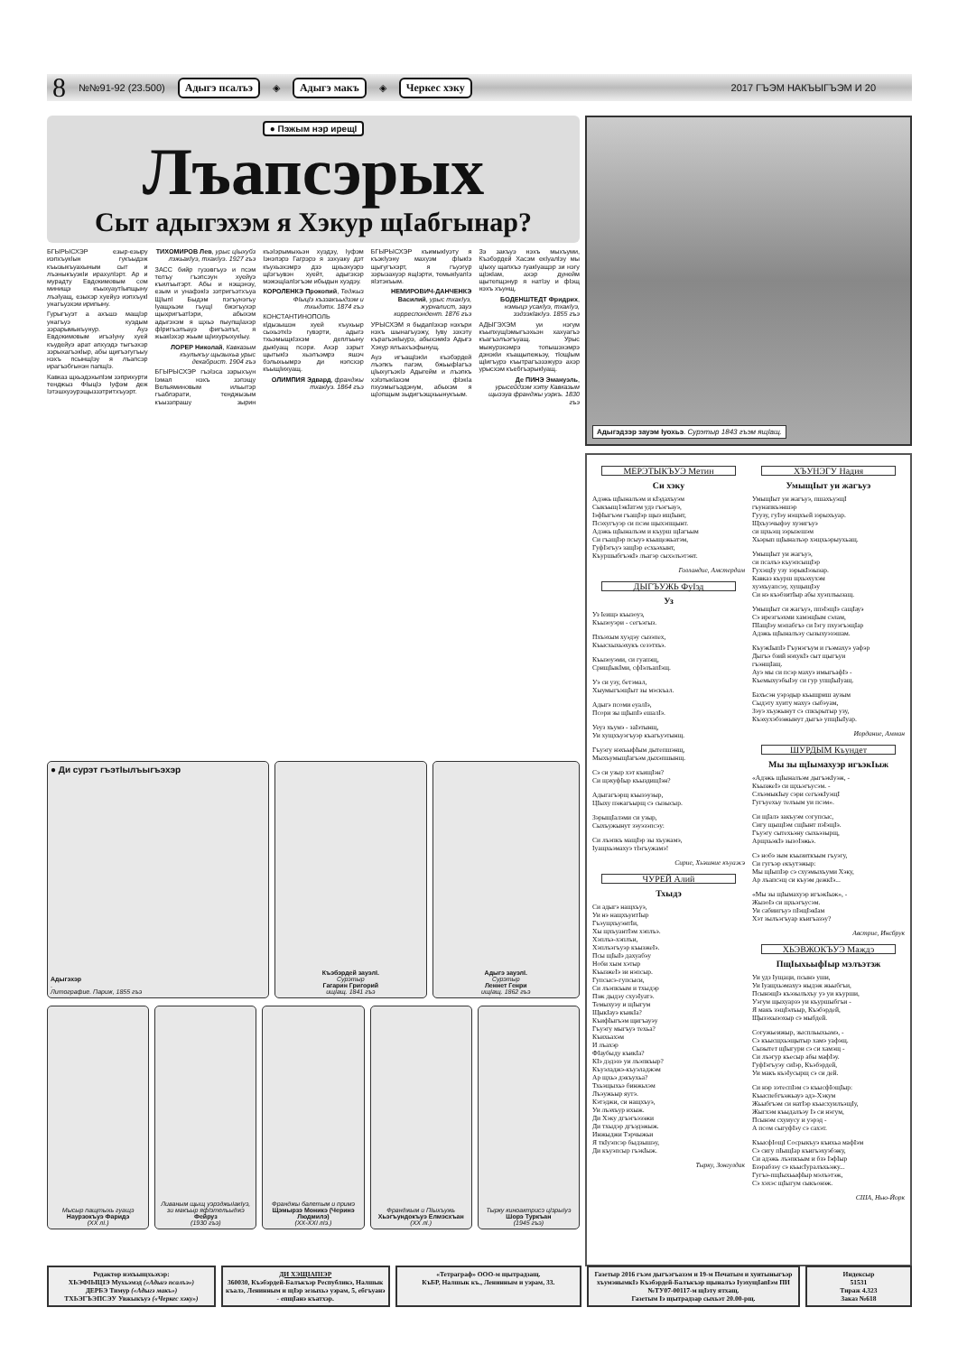8 №№91-92 (23.500) Адыгэ псалъэ ◈ Адыгэ макъ ◈ Черкес хэку 2017 ГЪЭМ НАКЪЫГЪЭМ И 20
● Пэжым нэр ирещI
Лъапсэрых
Сыт адыгэхэм я Хэкур щIабгынар?
БГЫРЫСХЭР езыр-езыру иэпхъукIын гукъыдэж къызыкъуахыным сыт и лъэныкъуэкIи ирахулIэрт. Ар и мурадту Евдокимовым сом минищэ къыхуаутIыпщыну лъэIуащ, езыхэр хуейуэ иэпхъукI унагъуэхэм ирипыну.
Гурыгъуэт а ахъшэ мащIэр унагъуэ куэдым зэрарымыкъунур. Ауэ Евдокимовым игъэIуну хуей къудейуэ арат апхуэдэ тыгъэхэр зэрыхагъэкIыр, абы щигъэгугъыу нэхъ псынщIэу я лъапсэр ирагъэбгынэн папщIэ.
Кавказ щхьэдэхыпIэм зэприхурти тенджыз ФIыцIэ Iуфэм деж Iэтэшхуэурэщыззэтритхъуэрт.
ТИХОМИРОВ Лев, урыс цIыхубз лэжьакIуэ, тхакIуэ. 1927 гъэ
ЗАСС бийр гуээвгъуэ и псэм телъу гъэпсэун хуейуэ къилъытэрт. Абы и нэщэнэу, езым и унафэкIэ зэтригъэтхъуа ЩIыпI Быдэм пэгъунэгъу Iуащхьэм гъущI бжэгъухэр щыхригъатIэри, абыхэм адыгэхэм я щхьэ пыупщIахэр фIригъэлъауэ фигъэлът, я жьакIэхэр жьым щIихурыхукIыу.
ЛОРЕР Николай, Кавказым къулыкъу щызыхьа урыс декабрист. 1904 гъэ
БГЫРЫСХЭР гъэIэса зэрыхъун Iэмал нэхъ зэпэщу Вельяминовым ильытэр гъаблэрати, тенджызым къыззпрашу зырин къэIэрымыхьэн хуэдэу, Iуфэм Iэнэпэрэ Гагрэрэ я зэхуаку дэт къухьэхэмрэ дзэ щхьэхуэрэ щIэгъувэн хуейт, адыгэхэр мэжэщIалIэгъэм ибыдын хуэдэу.
КОРОЛЕНКЭ Прокопий, Теджыз ФIыцIэ къззакъыдзэм и тхыдэтх. 1874 гъэ
КОНСТАНТИНОПОЛЬ кIдызышэн хуей къухьыр сыхьэткIэ гувэрти, адыгэ тхьэмыщкIэхэм деплъыну дыкIуащ псори. Ахэр зэрыт щытыкIэ хьэлъэмрэ яшэч бэлыхьымрэ ди нэпсхэр къыщIихуащ.
ОЛИМПИЯ Эдвард, франджы тхакIуэ. 1864 гъэ
БГЫРЫСХЭР къимыкIуэту я къэкIуэну махуэм фIыкIэ щыгугъхэрт, я гъуэгур зэрызахуэр ящIэрти, темыкIуапIэ яIэтэкъым.
НЕМИРОВИЧ-ДАНЧЕНКЭ Василий, урыс тхакIуэ, журналист, зауэ корреспондент. 1876 гъэ
УРЫСХЭМ я быдапIэхэр нэхъри нэхъ шынагъуэжу, Iуву зэхэту кърагъэкIыурэ, абыхэмкIэ Адыгэ Хэкур ялъахъэфынущ.
Ауэ игъащIэкIи къэбэрдей лъэпкъ пагэм, бжьыфIагъэ цIыхугъэкIэ Адыгейм и лъэпкъ хэIэтыкIахэм фIэкIа пхуэмыгъэдэнум, абыхэм я щIопщым зыдигъэщхьынукъым.
Зэ закъуэ нэхъ мыхъуми, Къэбэрдей Хасэм екIуалIэу мы цIыху щапхъэ гуакIуащэр зи нэгу щIэкIам, ахэр дунейм щытепщэнур я натIэу и фIэщ нэхъ хъунщ.
БОДЕНШТЕДТ Фридрих, нэмыцэ усакIуэ, тхакIуэ, зэдзэкIакIуэ. 1855 гъэ
АДЫГЭХЭМ уи нэгум къыпхущIэмыгъэхьэн хахуагъэ къагъэлъэгъуащ. Урыс мыжурэхэмрэ топышэхэмрэ дэнэкIи къащыпежьэу, тIощIым щIигъурэ къытрагъэзэжурэ ахэр урысхэм къебгъэрыкIуащ.
Де ПИНЭ Эмануэль, урысейдзэм хэту Кавказым щызэуа франджы уэркъ. 1830 гъэ
● Ди сурэт гъэтIылъыгъэхэр
Адыгэхэр.
Литографие. Париж, 1855 гъэ
Къэбэрдей зауэлI.
Сурэтыр
Гагарин Григорий
ищIащ. 1841 гъэ
Адыгэ зауэлI.
Сурэтыр
Леннет Генри
ищIащ. 1862 гъэ
Мысыр пащтыхь гуащэ
Наурзокъуэ Фаридэ
(ХХ лI.)
Ливаным щыщ уэрэджыIакIуэ, зи макъыр яфIэтельыджэ
Фейруз
(1930 гъэ)
Франджы балетым и примэ
Щэмырзэ Моникэ (Черинэ Людмилэ)
(ХХ-ХХI лIэ.)
Франджым и ПIыхъужь
Хьэгъундокъуэ Елмэсхъан
(ХХ лI.)
Тырку киноактрисэ цIэрыIуэ
Шорэ Туркъан
(1945 гъэ)
Адыгэдзэр зауэм Iуохьэ. Сурэтыр 1843 гъэм ящIащ.
МЕРЭТЫКЪУЭ Метин
Си хэку
Адэжь щIыналъэм и кIэдахъуэм
Сыкъыщ1экIатэм удз гъэгъауэ,
IэфIыгъэм гъащIэр щыз ищIынт,
Псэхугъуэр си псэм щыхэпщынт.
Адэжь щIыналъэм и къурш щIагъым
Си гъащIэр псыуэ къыщежьатэм,
ГуфIэгъуэ защIэр есхьэхынт,
КъуршыбгъэкIэ лъагэр сыхэлъэтэнт.
Голландие, Амстердам
ДЫГЪУЖЬ ФуIэд
Уз
Уз Iеищэ къызоуз,
Къызоуэри - сегъэгыз.
Пхъэхым хуэдэу сызэпех,
Къысхыхьэхукъ сезэтхъэ.
Къызоуэми, си гуапэщ,
СрищIыкIми, сфIэлъапIэщ.
Уэ си узу, бетэмал,
ХыумыгъэщIыт зы мэскъал.
Адыгэ псоми еуалIэ,
Псори зы щIыпIэ ешалIэ.
Уеуз хъумэ - заIэтынщ,
Уи хущхъуэгъуэр къагъуэтынщ.
Гъуэгу нэхъыфIым дытепшэнщ,
МыхъумыщIагъэм дыхэпшынщ.
Сэ си узыр хэт къищIэн?
Си щэхуфIыр къыздищIэн?
Адыгагъэрщ къызэузыр,
ЦIыху пэжагъырщ сэ сызысыр.
ЗэрыщIалэми си узыр,
Сыхъужынут зэуэзэпсэу:
Си лъэпкъ мащIэр зы хъужамэ,
Iуащхьэмахуэ тlэгъужамэ!
Сирие, Хьэшние къуажэ
ЧУРЕЙ Алий
Тхыдэ
Си адыгэ нащхъуэ,
Уи нэ нащхъуитIыр
ГъэущхъуэнтIи,
Хы щхъуантIэм хэплъэ.
Хэплъэ-хэплъи,
Хэплъэгъуэр къызжеIэ.
Псы щIыIэ дахуабэу
Ноби хым хэтыр
КъызжеIэ зи нэпсыр.
Гупсысэ-гупсыси,
Си лъэпкъым и тхыдэр
Пэж дыдэу схуэIуатэ.
Темыхуэу и щIыгум
ЩыкIауэ къикIа?
КъифIыгъэм щигъауэу
Гъуэгу мыгъуэ техьа?
Къихьахэм
И лъахэр
ФIаубыду къикIа?
КIэ дэдэзэ уи лъэпкъыр?
Къуэладжэ-къуэладжэм
Ар щхьэ дэкъухьа?
Тхьэщыхьэ бинжьхэм
Лъэужьыр яутэ.
Кэтэджи, си нащхъуэ,
Уи лъэхъур ихыж.
Ди Хэку дгъэгъэзэжи
Ди тхыдэр дгъэдэжыж.
Инжыджи Тэрчыжьи
Я ткIуэпсэр быдзышэу,
Ди къуэпсыр гъэкIыж.
Тырку, Зонгулдак
ХЪУНЭГУ Надия
УмыщIыт уи жагъуэ
УмыщIыт уи жагъуэ, пшахъуэщI
гъунапкъэншэр
Гуузу, гуIэу нэщхъей зэрыхъуар.
Щхъуэчыфэу хуэигъуэ
си щхьэщ зэрызешэм
Хьэрып щIыналъэр хэщхьэрыухьащ.
УмыщIыт уи жагъуэ,
си псалъэ къуэпсыщIэр
ГухэщIу узу зэрыкIэзызар.
Кавказ къурш щхьэхухэм
хуэхъуапсэу, хущыщIэу
Си нэ къэбзитIыр абы хуэплъызащ.
УмыщIыт си жагъуэ, ппэIэщIэ сащIауэ
Сэ ирезгъэхми хамэщIым сэлам,
ПIащIэу мэпабгъэ си Iэгу пхуэгъэщIар
Адэжь щIыналъэу сызыхуэзэшам.
КъуэкIыпIэ Гъунэгъум и гъэмахуэ уафэр
Дыгъэ бзий нэхукIэ сыт щыгъуи
гъэнщIащ.
Ауэ мы си псэр махуэ имыгъафIэ -
КъемыхуэбыIэу си гур упщIыIуащ.
Бахъсэн уэрэдыр къыщриш аузым
Сыдэту хуиту махуэ сыбэуам,
Зэуэ хъужынут сэ спкърытыр узу,
Къэхухэбзэжынут дыгъэ упщIыIуар.
Иорданиe, Амман
ШУРДЫМ Къундет
Мы зы щIымахуэр игъэкIыж
«Адэжь щIыналъэм дыгъэкIуэж, -
КъызжеIэ си щхьэгъусэм. -
СлъэмыкIыу сэри сегъэкIуэщI
Гугъуехьу телъым уи псэм».
Си щIалэ закъуэм согупсыс,
Сигу щыщIэм сщIынт пэIэщIэ.
Гъуэгу сытехьэну сыхьэзырщ,
АрщхьэкIэ зызоIэжьэ.
Сэ нобэ зым къызиткъым гъуэгу,
Си гугъэр екъутэжыр:
Мы щIыпIэр сэ схуэмыхъуми Хэку,
Ар лъапсэщ си къуэм дежкIэ...
«Мы зы щIымахуэр игъэкIыж», -
ЖызоIэ си щхьэгъусэм.
Уи сабиигъуэ пIэщIэкIам
Хэт зылъэгъуар къигъазэу?
Австрие, Инсбрук
ХЬЭВЖОКЪУЭ Маждэ
ПщIыхьыфIыр мэлъэтэж
Уи удз Iущаци, псынэ уши,
Уи Iуащхьэмахуэ ныдэж жьыбгъи,
ПсынэщIэ къэзылъхъу уэ уи къурши,
Уэгум щыхуарзэ уи къуршыбгъи -
Я макъ зэщIэлъыр, Къэбэрдей,
Щызэхызохыр сэ мыбдей.
Согужьеижыр, зыспльыхьамэ, -
Сэ къысщхьэщытыр хамэ уафэщ.
Сызытет щIыгури сэ си хамэщ -
Си лъэгур къесыр абы мафIэу.
ГуфIэгъуэу сиIэр, Къэбэрдей,
Уи макъ къэIусырщ сэ си дей.
Си нэр зэтеспIэм сэ къысфIощIыр:
Къыспебгъэжьауэ адэ-Хэкум
Жьыбгъэм си натIэр къысхуилъэщIу,
Жыгхэм къыдалъэу Iэ си нэгум,
Псынэм схуиусу и уэрэд -
А псом сыгуфIэу сэ сахэт.
КъысфIощI Сосрыкъуэ къихьа мафIэм
Сэ сигу пIыщIар къигъэхуэбэжу,
Си адэжь лъэпкъым и бзэ IэфIыр
Бзэрабзэу сэ къысIуралъхьэжу...
Гугъэ-пщIыхьыфIыр мэлъэтэж,
Сэ хэхэс щIыгум сыкъонэж.
США, Нью-Йорк
Редактор нэхъыщхьэхэр:
ХЬЭФIЫЦIЭ Мухьэмэд («Адыгэ псалъэ»)
ДЕРБЭ Тимур («Адыгэ макъ»)
ТХЬЭГЪЭПСЭУ Увжыкъуэ («Черкес хэку»)
ДИ ХЭЩIАПIЭР
360030, Къэбэрдей-Балъкъэр Республикэ, Налшык къалэ, Ленинным и щIэр зезыхьэ уэрам, 5, ебгъуанэ - епщIанэ къатхэр.
«Тетраграф» ООО-м щытрадзащ.
КъБР, Налшык къ., Ленинным и уэрам, 33.
Газетыр 2016 гъэм дыгъэгъазэм и 19-м Печатым и хуитыныгъэр хъумэнымкIэ Къэбэрдей-Балъкъэр щыналъэ IуэхущIапIэм ПИ №ТУ07-00117-м щIэту ятхащ.
Газетым Iэ щытрадзар сыхьэт 20.00-рщ.
Индексыр
51531
Тираж 4.323
Заказ №618